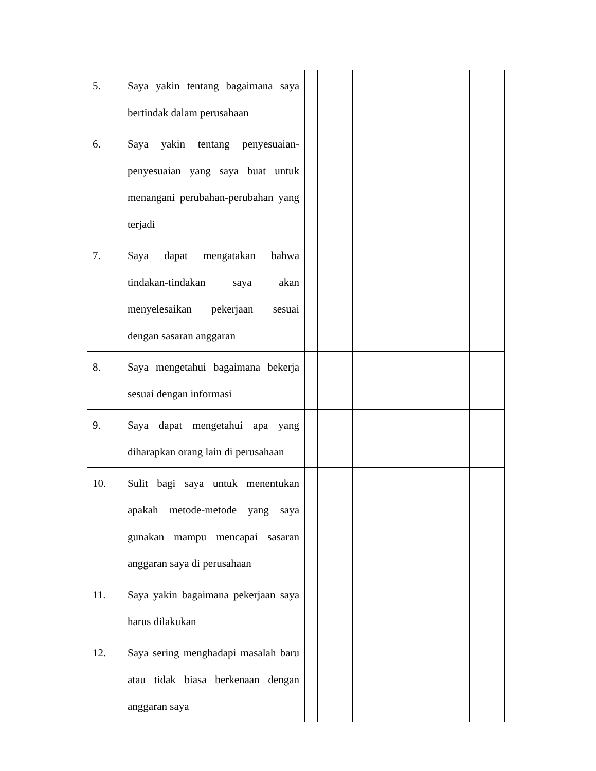| 5. | Saya yakin tentang bagaimana saya bertindak dalam perusahaan | | | | | | | |
| 6. | Saya yakin tentang penyesuaian-penyesuaian yang saya buat untuk menangani perubahan-perubahan yang terjadi | | | | | | | |
| 7. | Saya dapat mengatakan bahwa tindakan-tindakan saya akan menyelesaikan pekerjaan sesuai dengan sasaran anggaran | | | | | | | |
| 8. | Saya mengetahui bagaimana bekerja sesuai dengan informasi | | | | | | | |
| 9. | Saya dapat mengetahui apa yang diharapkan orang lain di perusahaan | | | | | | | |
| 10. | Sulit bagi saya untuk menentukan apakah metode-metode yang saya gunakan mampu mencapai sasaran anggaran saya di perusahaan | | | | | | | |
| 11. | Saya yakin bagaimana pekerjaan saya harus dilakukan | | | | | | | |
| 12. | Saya sering menghadapi masalah baru atau tidak biasa berkenaan dengan anggaran saya | | | | | | | |